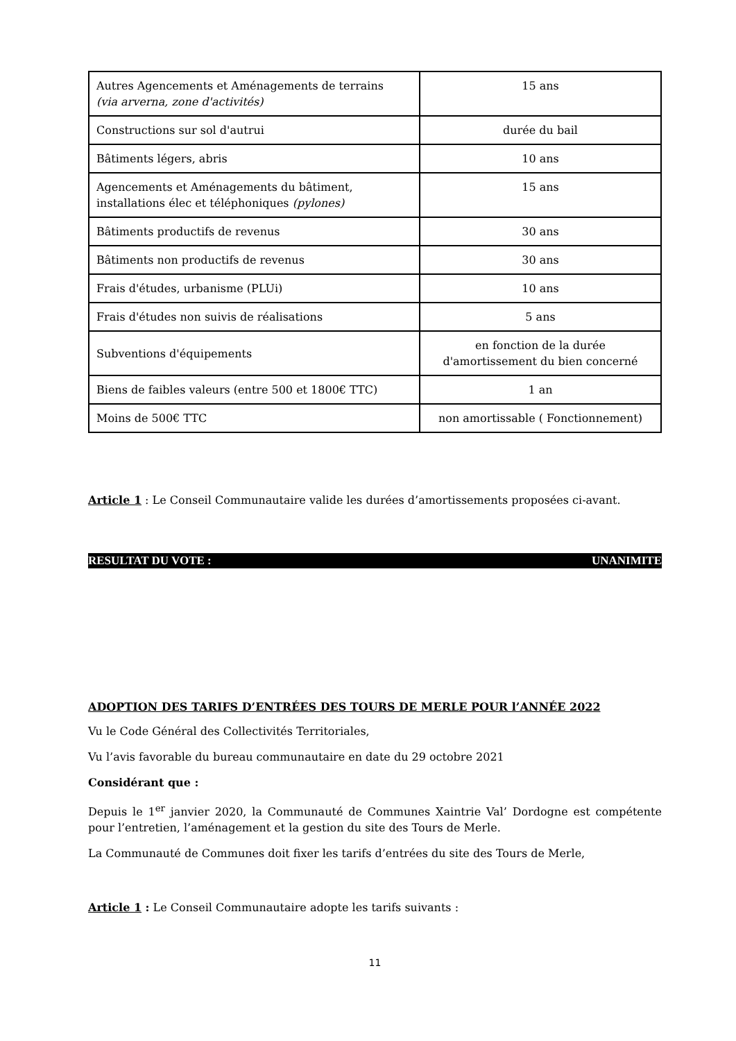| Autres Agencements et Aménagements de terrains (via arverna, zone d'activités) | 15 ans |
| Constructions sur sol d'autrui | durée du bail |
| Bâtiments légers, abris | 10 ans |
| Agencements et Aménagements du bâtiment, installations élec et téléphoniques (pylones) | 15 ans |
| Bâtiments productifs de revenus | 30 ans |
| Bâtiments non productifs de revenus | 30 ans |
| Frais d'études, urbanisme (PLUi) | 10 ans |
| Frais d'études non suivis de réalisations | 5 ans |
| Subventions d'équipements | en fonction de la durée d'amortissement du bien concerné |
| Biens de faibles valeurs (entre 500 et 1800€ TTC) | 1 an |
| Moins de 500€ TTC | non amortissable ( Fonctionnement) |
Article 1 : Le Conseil Communautaire valide les durées d’amortissements proposées ci-avant.
RESULTAT DU VOTE : UNANIMITE
ADOPTION DES TARIFS D’ENTRÉES DES TOURS DE MERLE POUR l’ANNÉE 2022
Vu le Code Général des Collectivités Territoriales,
Vu l’avis favorable du bureau communautaire en date du 29 octobre 2021
Considérant que :
Depuis le 1<sup>er</sup> janvier 2020, la Communauté de Communes Xaintrie Val’ Dordogne est compétente pour l’entretien, l’aménagement et la gestion du site des Tours de Merle.
La Communauté de Communes doit fixer les tarifs d’entrées du site des Tours de Merle,
Article 1 : Le Conseil Communautaire adopte les tarifs suivants :
11